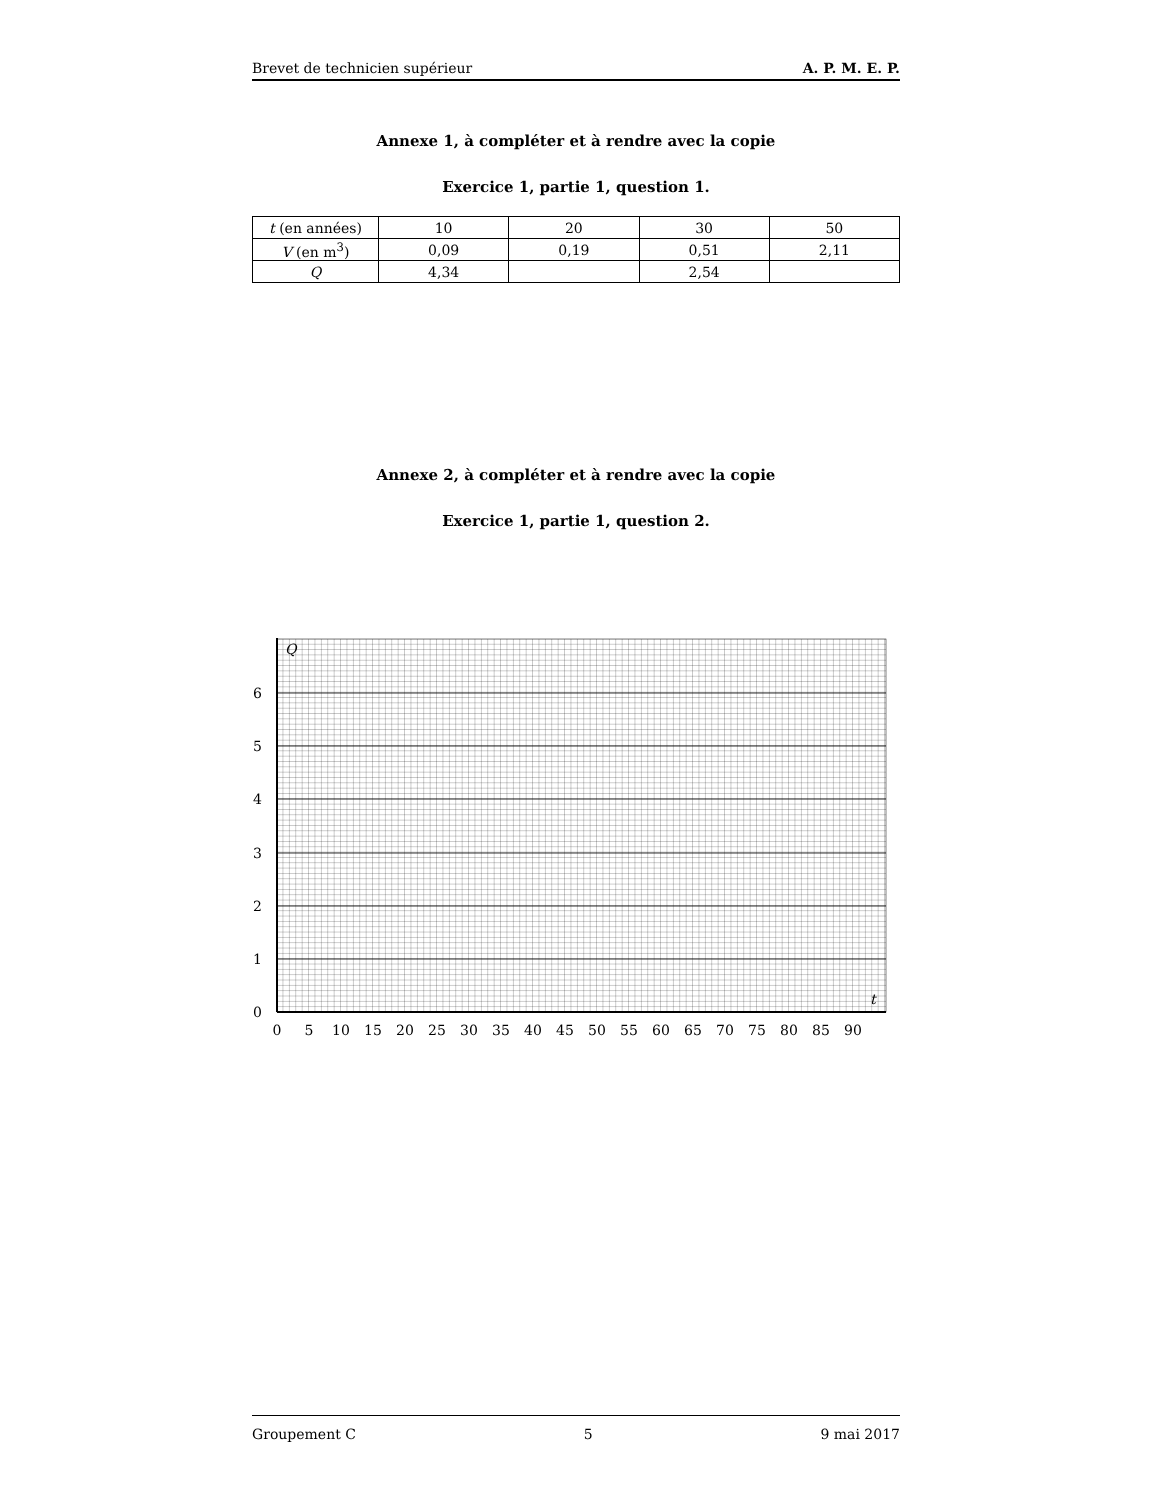Brevet de technicien supérieur A. P. M. E. P.
Annexe 1, à compléter et à rendre avec la copie
Exercice 1, partie 1, question 1.
| t (en années) | 10 | 20 | 30 | 50 |
| V (en m<sup>3</sup>) | 0,09 | 0,19 | 0,51 | 2,11 |
| Q | 4,34 | | 2,54 | |
Annexe 2, à compléter et à rendre avec la copie
Exercice 1, partie 1, question 2.
Q
t
0
1
2
3
4
5
6
0
5
10
15
20
25
30
35
40
45
50
55
60
65
70
75
80
85
90
Groupement C 5 9 mai 2017